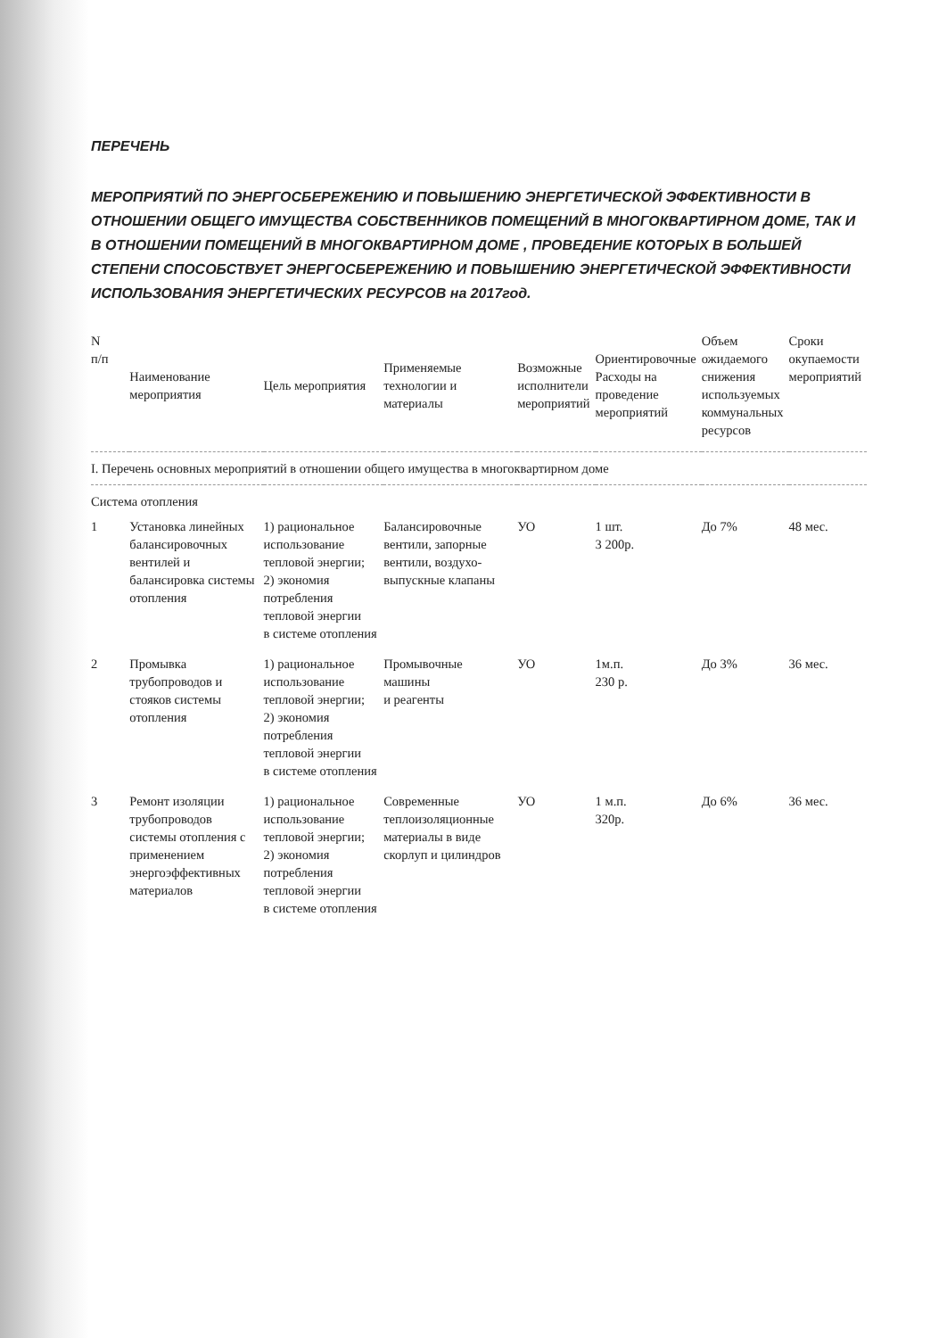ПЕРЕЧЕНЬ
МЕРОПРИЯТИЙ ПО ЭНЕРГОСБЕРЕЖЕНИЮ И ПОВЫШЕНИЮ ЭНЕРГЕТИЧЕСКОЙ ЭФФЕКТИВНОСТИ В ОТНОШЕНИИ ОБЩЕГО ИМУЩЕСТВА СОБСТВЕННИКОВ ПОМЕЩЕНИЙ В МНОГОКВАРТИРНОМ ДОМЕ, ТАК И В ОТНОШЕНИИ ПОМЕЩЕНИЙ В МНОГОКВАРТИРНОМ ДОМЕ , ПРОВЕДЕНИЕ КОТОРЫХ В БОЛЬШЕЙ СТЕПЕНИ СПОСОБСТВУЕТ ЭНЕРГОСБЕРЕЖЕНИЮ И ПОВЫШЕНИЮ ЭНЕРГЕТИЧЕСКОЙ ЭФФЕКТИВНОСТИ ИСПОЛЬЗОВАНИЯ ЭНЕРГЕТИЧЕСКИХ РЕСУРСОВ на 2017год.
| N п/п | Наименование мероприятия | Цель мероприятия | Применяемые технологии и материалы | Возможные исполнители мероприятий | Ориентировочные Расходы на проведение мероприятий | Объем ожидаемого снижения используемых коммунальных ресурсов | Сроки окупаемости мероприятий |
| --- | --- | --- | --- | --- | --- | --- | --- |
| I. Перечень основных мероприятий в отношении общего имущества в многоквартирном доме | | | | | | | |
| Система отопления | | | | | | | |
| 1 | Установка линейных балансировочных вентилей и балансировка системы отопления | 1) рациональное использование тепловой энергии; 2) экономия потребления тепловой энергии в системе отопления | Балансировочные вентили, запорные вентили, воздухо-выпускные клапаны | УО | 1 шт. 3 200р. | До 7% | 48 мес. |
| 2 | Промывка трубопроводов и стояков системы отопления | 1) рациональное использование тепловой энергии; 2) экономия потребления тепловой энергии в системе отопления | Промывочные машины и реагенты | УО | 1м.п. 230 р. | До 3% | 36 мес. |
| 3 | Ремонт изоляции трубопроводов системы отопления с применением энергоэффективных материалов | 1) рациональное использование тепловой энергии; 2) экономия потребления тепловой энергии в системе отопления | Современные теплоизоляционные материалы в виде скорлуп и цилиндров | УО | 1 м.п. 320р. | До 6% | 36 мес. |